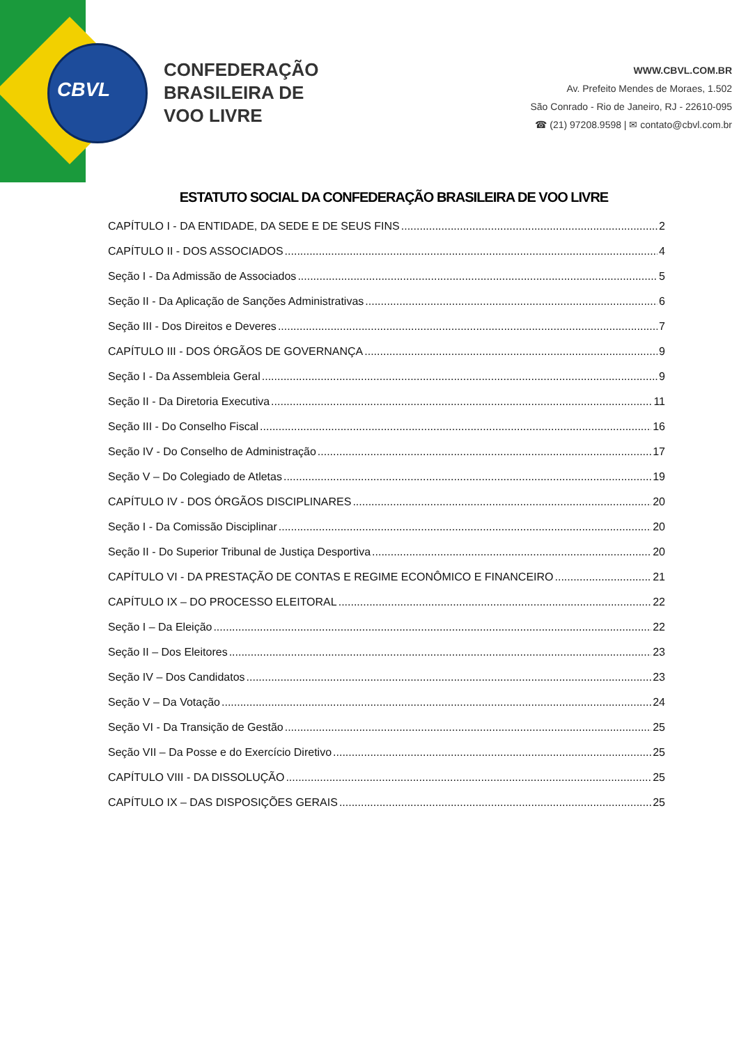CBVL
CONFEDERAÇÃO
BRASILEIRA DE
VOO LIVRE
WWW.CBVL.COM.BR
Av. Prefeito Mendes de Moraes, 1.502
São Conrado - Rio de Janeiro, RJ - 22610-095
☎ (21) 97208.9598 | ✉ contato@cbvl.com.br
ESTATUTO SOCIAL DA CONFEDERAÇÃO BRASILEIRA DE VOO LIVRE
CAPÍTULO I - DA ENTIDADE, DA SEDE E DE SEUS FINS 2
CAPÍTULO II - DOS ASSOCIADOS 4
Seção I - Da Admissão de Associados 5
Seção II - Da Aplicação de Sanções Administrativas 6
Seção III - Dos Direitos e Deveres 7
CAPÍTULO III - DOS ÓRGÃOS DE GOVERNANÇA 9
Seção I - Da Assembleia Geral 9
Seção II - Da Diretoria Executiva 11
Seção III - Do Conselho Fiscal 16
Seção IV - Do Conselho de Administração 17
Seção V – Do Colegiado de Atletas 19
CAPÍTULO IV - DOS ÓRGÃOS DISCIPLINARES 20
Seção I - Da Comissão Disciplinar 20
Seção II - Do Superior Tribunal de Justiça Desportiva 20
CAPÍTULO VI - DA PRESTAÇÃO DE CONTAS E REGIME ECONÔMICO E FINANCEIRO 21
CAPÍTULO IX – DO PROCESSO ELEITORAL 22
Seção I – Da Eleição 22
Seção II – Dos Eleitores 23
Seção IV – Dos Candidatos 23
Seção V – Da Votação 24
Seção VI - Da Transição de Gestão 25
Seção VII – Da Posse e do Exercício Diretivo 25
CAPÍTULO VIII - DA DISSOLUÇÃO 25
CAPÍTULO IX – DAS DISPOSIÇÕES GERAIS 25